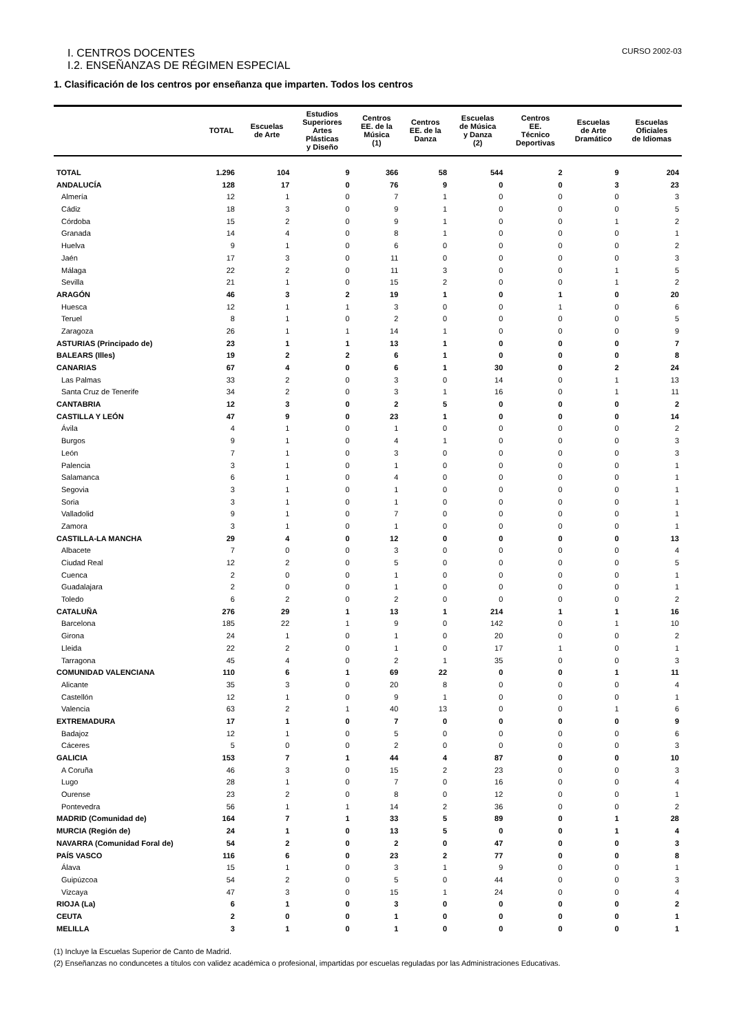I. CENTROS DOCENTES CURSO 2002-03
I.2. ENSEÑANZAS DE RÉGIMEN ESPECIAL
1. Clasificación de los centros por enseñanza que imparten. Todos los centros
| | TOTAL | Escuelas de Arte | Estudios Superiores Artes Plásticas y Diseño | Centros EE. de la Música (1) | Centros EE. de la Danza | Escuelas de Música y Danza (2) | Centros EE. Técnico Deportivas | Escuelas de Arte Dramático | Escuelas Oficiales de Idiomas |
| --- | --- | --- | --- | --- | --- | --- | --- | --- | --- |
| TOTAL | 1.296 | 104 | 9 | 366 | 58 | 544 | 2 | 9 | 204 |
| ANDALUCÍA | 128 | 17 | 0 | 76 | 9 | 0 | 0 | 3 | 23 |
| Almería | 12 | 1 | 0 | 7 | 1 | 0 | 0 | 0 | 3 |
| Cádiz | 18 | 3 | 0 | 9 | 1 | 0 | 0 | 0 | 5 |
| Córdoba | 15 | 2 | 0 | 9 | 1 | 0 | 0 | 1 | 2 |
| Granada | 14 | 4 | 0 | 8 | 1 | 0 | 0 | 0 | 1 |
| Huelva | 9 | 1 | 0 | 6 | 0 | 0 | 0 | 0 | 2 |
| Jaén | 17 | 3 | 0 | 11 | 0 | 0 | 0 | 0 | 3 |
| Málaga | 22 | 2 | 0 | 11 | 3 | 0 | 0 | 1 | 5 |
| Sevilla | 21 | 1 | 0 | 15 | 2 | 0 | 0 | 1 | 2 |
| ARAGÓN | 46 | 3 | 2 | 19 | 1 | 0 | 1 | 0 | 20 |
| Huesca | 12 | 1 | 1 | 3 | 0 | 0 | 1 | 0 | 6 |
| Teruel | 8 | 1 | 0 | 2 | 0 | 0 | 0 | 0 | 5 |
| Zaragoza | 26 | 1 | 1 | 14 | 1 | 0 | 0 | 0 | 9 |
| ASTURIAS (Principado de) | 23 | 1 | 1 | 13 | 1 | 0 | 0 | 0 | 7 |
| BALEARS (Illes) | 19 | 2 | 2 | 6 | 1 | 0 | 0 | 0 | 8 |
| CANARIAS | 67 | 4 | 0 | 6 | 1 | 30 | 0 | 2 | 24 |
| Las Palmas | 33 | 2 | 0 | 3 | 0 | 14 | 0 | 1 | 13 |
| Santa Cruz de Tenerife | 34 | 2 | 0 | 3 | 1 | 16 | 0 | 1 | 11 |
| CANTABRIA | 12 | 3 | 0 | 2 | 5 | 0 | 0 | 0 | 2 |
| CASTILLA Y LEÓN | 47 | 9 | 0 | 23 | 1 | 0 | 0 | 0 | 14 |
| Ávila | 4 | 1 | 0 | 1 | 0 | 0 | 0 | 0 | 2 |
| Burgos | 9 | 1 | 0 | 4 | 1 | 0 | 0 | 0 | 3 |
| León | 7 | 1 | 0 | 3 | 0 | 0 | 0 | 0 | 3 |
| Palencia | 3 | 1 | 0 | 1 | 0 | 0 | 0 | 0 | 1 |
| Salamanca | 6 | 1 | 0 | 4 | 0 | 0 | 0 | 0 | 1 |
| Segovia | 3 | 1 | 0 | 1 | 0 | 0 | 0 | 0 | 1 |
| Soria | 3 | 1 | 0 | 1 | 0 | 0 | 0 | 0 | 1 |
| Valladolid | 9 | 1 | 0 | 7 | 0 | 0 | 0 | 0 | 1 |
| Zamora | 3 | 1 | 0 | 1 | 0 | 0 | 0 | 0 | 1 |
| CASTILLA-LA MANCHA | 29 | 4 | 0 | 12 | 0 | 0 | 0 | 0 | 13 |
| Albacete | 7 | 0 | 0 | 3 | 0 | 0 | 0 | 0 | 4 |
| Ciudad Real | 12 | 2 | 0 | 5 | 0 | 0 | 0 | 0 | 5 |
| Cuenca | 2 | 0 | 0 | 1 | 0 | 0 | 0 | 0 | 1 |
| Guadalajara | 2 | 0 | 0 | 1 | 0 | 0 | 0 | 0 | 1 |
| Toledo | 6 | 2 | 0 | 2 | 0 | 0 | 0 | 0 | 2 |
| CATALUÑA | 276 | 29 | 1 | 13 | 1 | 214 | 1 | 1 | 16 |
| Barcelona | 185 | 22 | 1 | 9 | 0 | 142 | 0 | 1 | 10 |
| Girona | 24 | 1 | 0 | 1 | 0 | 20 | 0 | 0 | 2 |
| Lleida | 22 | 2 | 0 | 1 | 0 | 17 | 1 | 0 | 1 |
| Tarragona | 45 | 4 | 0 | 2 | 1 | 35 | 0 | 0 | 3 |
| COMUNIDAD VALENCIANA | 110 | 6 | 1 | 69 | 22 | 0 | 0 | 1 | 11 |
| Alicante | 35 | 3 | 0 | 20 | 8 | 0 | 0 | 0 | 4 |
| Castellón | 12 | 1 | 0 | 9 | 1 | 0 | 0 | 0 | 1 |
| Valencia | 63 | 2 | 1 | 40 | 13 | 0 | 0 | 1 | 6 |
| EXTREMADURA | 17 | 1 | 0 | 7 | 0 | 0 | 0 | 0 | 9 |
| Badajoz | 12 | 1 | 0 | 5 | 0 | 0 | 0 | 0 | 6 |
| Cáceres | 5 | 0 | 0 | 2 | 0 | 0 | 0 | 0 | 3 |
| GALICIA | 153 | 7 | 1 | 44 | 4 | 87 | 0 | 0 | 10 |
| A Coruña | 46 | 3 | 0 | 15 | 2 | 23 | 0 | 0 | 3 |
| Lugo | 28 | 1 | 0 | 7 | 0 | 16 | 0 | 0 | 4 |
| Ourense | 23 | 2 | 0 | 8 | 0 | 12 | 0 | 0 | 1 |
| Pontevedra | 56 | 1 | 1 | 14 | 2 | 36 | 0 | 0 | 2 |
| MADRID (Comunidad de) | 164 | 7 | 1 | 33 | 5 | 89 | 0 | 1 | 28 |
| MURCIA (Región de) | 24 | 1 | 0 | 13 | 5 | 0 | 0 | 1 | 4 |
| NAVARRA (Comunidad Foral de) | 54 | 2 | 0 | 2 | 0 | 47 | 0 | 0 | 3 |
| PAÍS VASCO | 116 | 6 | 0 | 23 | 2 | 77 | 0 | 0 | 8 |
| Álava | 15 | 1 | 0 | 3 | 1 | 9 | 0 | 0 | 1 |
| Guipúzcoa | 54 | 2 | 0 | 5 | 0 | 44 | 0 | 0 | 3 |
| Vizcaya | 47 | 3 | 0 | 15 | 1 | 24 | 0 | 0 | 4 |
| RIOJA (La) | 6 | 1 | 0 | 3 | 0 | 0 | 0 | 0 | 2 |
| CEUTA | 2 | 0 | 0 | 1 | 0 | 0 | 0 | 0 | 1 |
| MELILLA | 3 | 1 | 0 | 1 | 0 | 0 | 0 | 0 | 1 |
(1) Incluye la Escuelas Superior de Canto de Madrid.
(2) Enseñanzas no conduncetes a títulos con validez académica o profesional, impartidas por escuelas reguladas por las Administraciones Educativas.